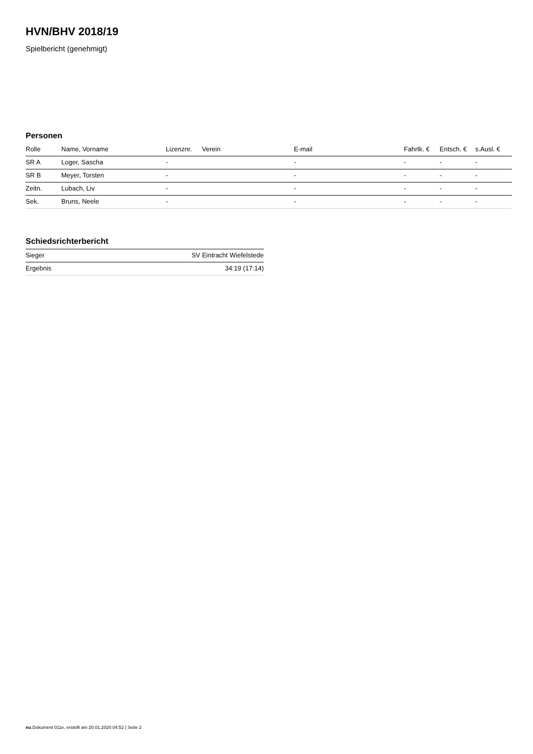HVN/BHV 2018/19
Spielbericht (genehmigt)
Personen
| Rolle | Name, Vorname | Lizenznr. | Verein | E-mail | Fahrtk. € | Entsch. € | s.Ausl. € |
| --- | --- | --- | --- | --- | --- | --- | --- |
| SR A | Loger, Sascha | - | | - | - | - | - |
| SR B | Meyer, Torsten | - | | - | - | - | - |
| Zeitn. | Lubach, Liv | - | | - | - | - | - |
| Sek. | Bruns, Neele | - | | - | - | - | - |
Schiedsrichterbericht
| Sieger | SV Eintracht Wiefelstede |
| Ergebnis | 34:19 (17:14) |
nu.Dokument 011e, erstellt am 20.01.2020 04:52 | Seite 2